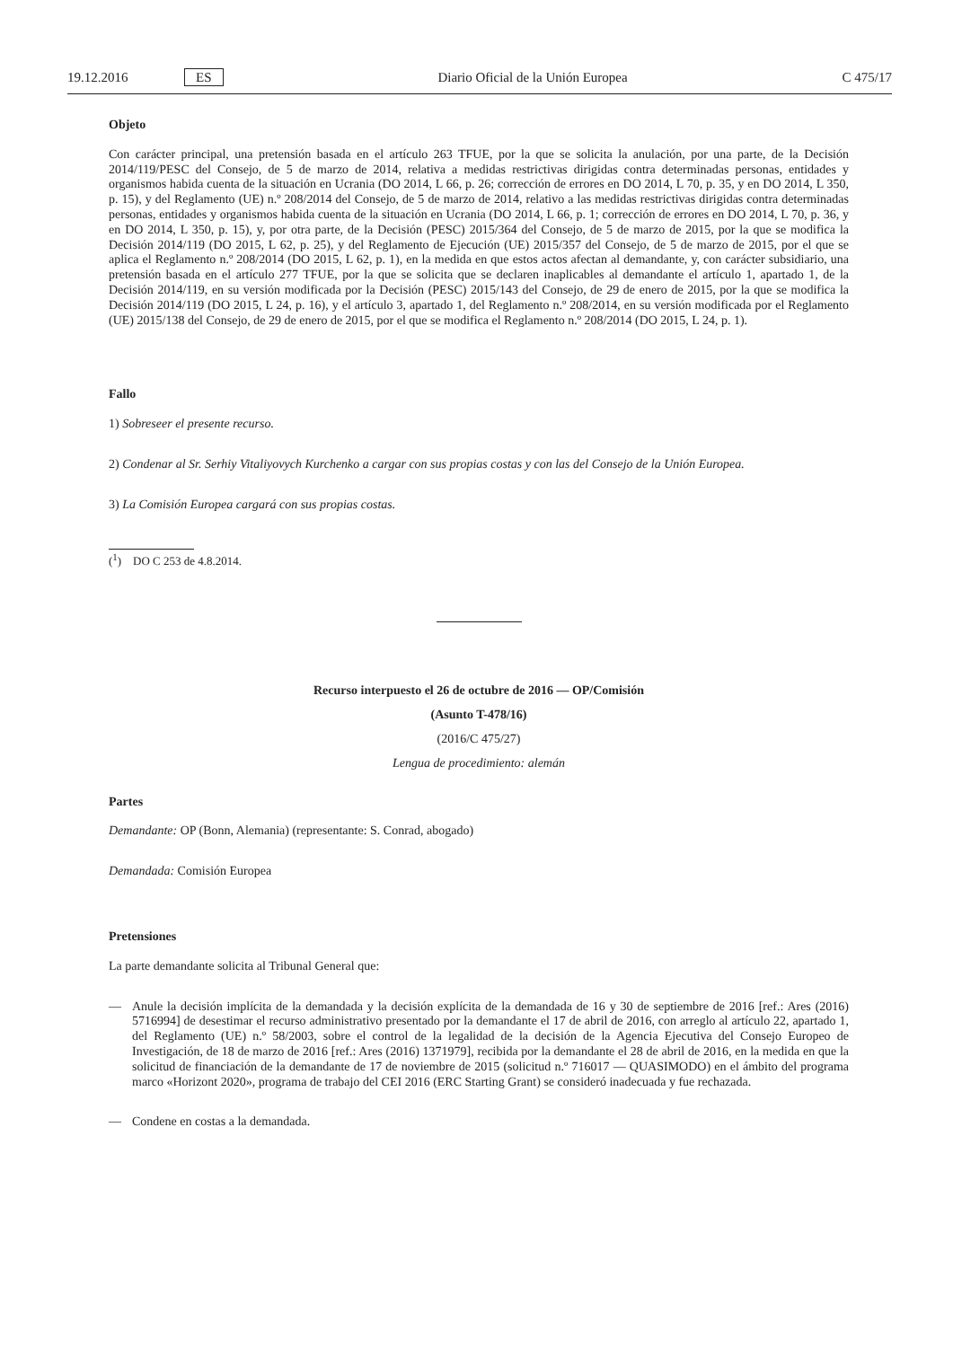19.12.2016 ES Diario Oficial de la Unión Europea C 475/17
Objeto
Con carácter principal, una pretensión basada en el artículo 263 TFUE, por la que se solicita la anulación, por una parte, de la Decisión 2014/119/PESC del Consejo, de 5 de marzo de 2014, relativa a medidas restrictivas dirigidas contra determinadas personas, entidades y organismos habida cuenta de la situación en Ucrania (DO 2014, L 66, p. 26; corrección de errores en DO 2014, L 70, p. 35, y en DO 2014, L 350, p. 15), y del Reglamento (UE) n.º 208/2014 del Consejo, de 5 de marzo de 2014, relativo a las medidas restrictivas dirigidas contra determinadas personas, entidades y organismos habida cuenta de la situación en Ucrania (DO 2014, L 66, p. 1; corrección de errores en DO 2014, L 70, p. 36, y en DO 2014, L 350, p. 15), y, por otra parte, de la Decisión (PESC) 2015/364 del Consejo, de 5 de marzo de 2015, por la que se modifica la Decisión 2014/119 (DO 2015, L 62, p. 25), y del Reglamento de Ejecución (UE) 2015/357 del Consejo, de 5 de marzo de 2015, por el que se aplica el Reglamento n.º 208/2014 (DO 2015, L 62, p. 1), en la medida en que estos actos afectan al demandante, y, con carácter subsidiario, una pretensión basada en el artículo 277 TFUE, por la que se solicita que se declaren inaplicables al demandante el artículo 1, apartado 1, de la Decisión 2014/119, en su versión modificada por la Decisión (PESC) 2015/143 del Consejo, de 29 de enero de 2015, por la que se modifica la Decisión 2014/119 (DO 2015, L 24, p. 16), y el artículo 3, apartado 1, del Reglamento n.º 208/2014, en su versión modificada por el Reglamento (UE) 2015/138 del Consejo, de 29 de enero de 2015, por el que se modifica el Reglamento n.º 208/2014 (DO 2015, L 24, p. 1).
Fallo
1) Sobreseer el presente recurso.
2) Condenar al Sr. Serhiy Vitaliyovych Kurchenko a cargar con sus propias costas y con las del Consejo de la Unión Europea.
3) La Comisión Europea cargará con sus propias costas.
(<sup>1</sup>) DO C 253 de 4.8.2014.
Recurso interpuesto el 26 de octubre de 2016 — OP/Comisión
(Asunto T-478/16)
(2016/C 475/27)
Lengua de procedimiento: alemán
Partes
Demandante: OP (Bonn, Alemania) (representante: S. Conrad, abogado)
Demandada: Comisión Europea
Pretensiones
La parte demandante solicita al Tribunal General que:
— Anule la decisión implícita de la demandada y la decisión explícita de la demandada de 16 y 30 de septiembre de 2016 [ref.: Ares (2016) 5716994] de desestimar el recurso administrativo presentado por la demandante el 17 de abril de 2016, con arreglo al artículo 22, apartado 1, del Reglamento (UE) n.º 58/2003, sobre el control de la legalidad de la decisión de la Agencia Ejecutiva del Consejo Europeo de Investigación, de 18 de marzo de 2016 [ref.: Ares (2016) 1371979], recibida por la demandante el 28 de abril de 2016, en la medida en que la solicitud de financiación de la demandante de 17 de noviembre de 2015 (solicitud n.º 716017 — QUASIMODO) en el ámbito del programa marco «Horizont 2020», programa de trabajo del CEI 2016 (ERC Starting Grant) se consideró inadecuada y fue rechazada.
— Condene en costas a la demandada.